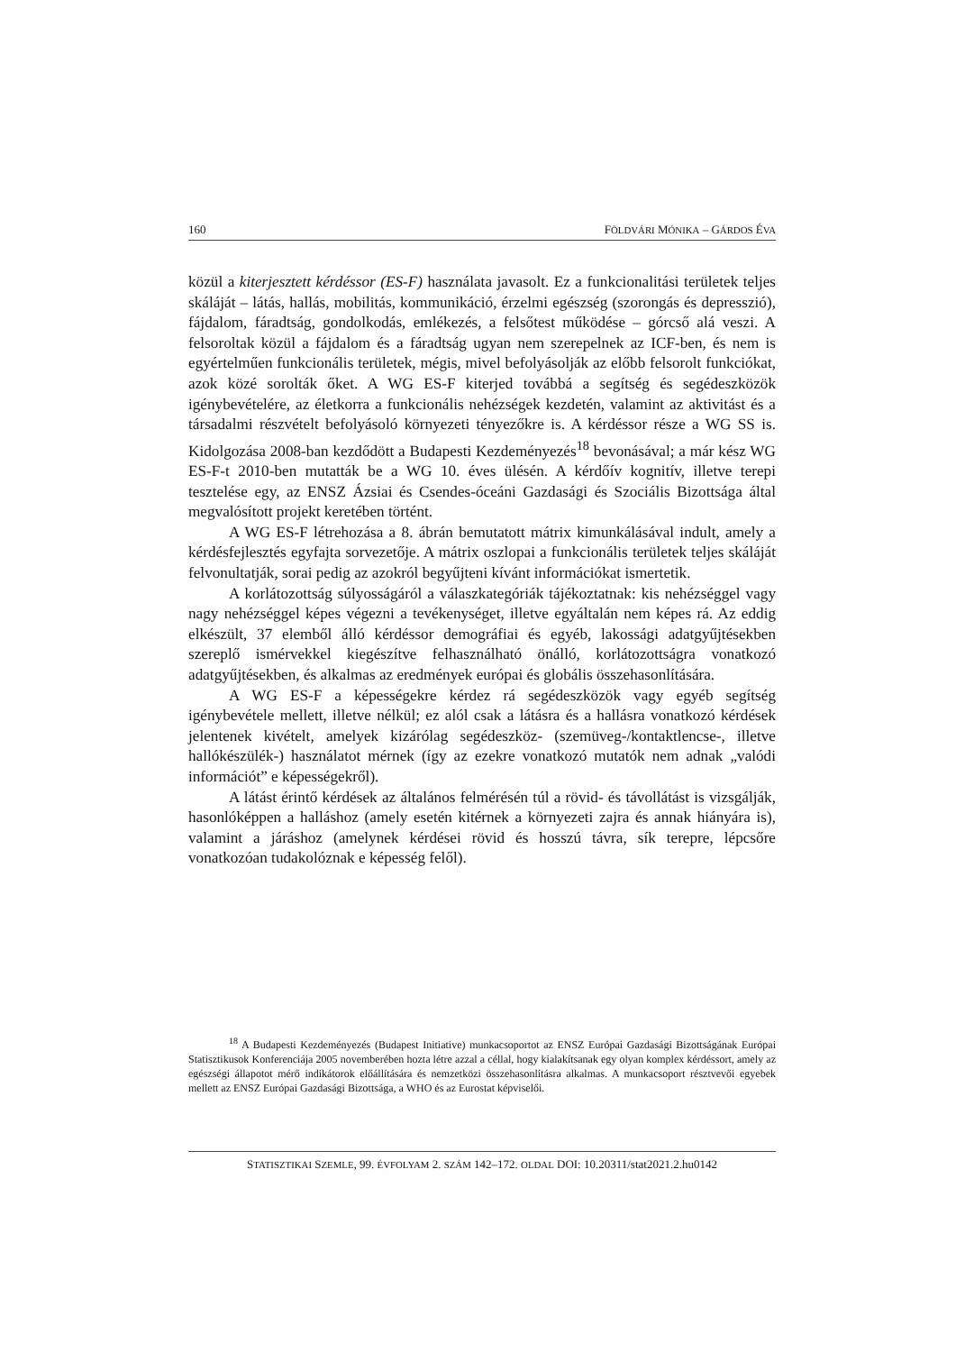160 FÖLDVÁRI MÓNIKA – GÁRDOS ÉVA
közül a kiterjesztett kérdéssor (ES-F) használata javasolt. Ez a funkcionalitási terüle­tek teljes skáláját – látás, hallás, mobilitás, kommunikáció, érzelmi egészség (szorongás és depresszió), fájdalom, fáradtság, gondolkodás, emlékezés, a felsőtest működése – górcső alá veszi. A felsoroltak közül a fájdalom és a fáradtság ugyan nem szerepelnek az ICF-ben, és nem is egyértelműen funkcionális területek, mégis, mivel befolyásolják az előbb felsorolt funkciókat, azok közé sorolták őket. A WG ES-F kiterjed továbbá a segítség és segédeszközök igénybevételére, az élet­korra a funkcionális nehézségek kezdetén, valamint az aktivitást és a társadalmi részvételt befolyásoló környezeti tényezőkre is. A kérdéssor része a WG SS is. Kidolgozása 2008-ban kezdődött a Budapesti Kezdeményezés<sup>18</sup> bevonásával; a már kész WG ES-F-t 2010-ben mutatták be a WG 10. éves ülésén. A kérdőív kognitív, illetve terepi tesztelése egy, az ENSZ Ázsiai és Csendes-óceáni Gazdasági és Szociális Bizottsága által megvalósított projekt keretében történt.
A WG ES-F létrehozása a 8. ábrán bemutatott mátrix kimunkálásával indult, amely a kérdésfejlesztés egyfajta sorvezetője. A mátrix oszlopai a funkcionális terü­letek teljes skáláját felvonultatják, sorai pedig az azokról begyűjteni kívánt informá­ciókat ismertetik.
A korlátozottság súlyosságáról a válaszkategóriák tájékoztatnak: kis nehézség­gel vagy nagy nehézséggel képes végezni a tevékenységet, illetve egyáltalán nem képes rá. Az eddig elkészült, 37 elemből álló kérdéssor demográfiai és egyéb, lakos­sági adatgyűjtésekben szereplő ismérvekkel kiegészítve felhasználható önálló, korlá­tozottságra vonatkozó adatgyűjtésekben, és alkalmas az eredmények európai és glo­bális összehasonlítására.
A WG ES-F a képességekre kérdez rá segédeszközök vagy egyéb segítség igénybevétele mellett, illetve nélkül; ez alól csak a látásra és a hallásra vonatkozó kérdések jelentenek kivételt, amelyek kizárólag segédeszköz- (szemüveg-/kontakt­lencse-, illetve hallókészülék-) használatot mérnek (így az ezekre vonatkozó mutatók nem adnak „valódi információt” e képességekről).
A látást érintő kérdések az általános felmérésén túl a rövid- és távollátást is vizsgálják, hasonlóképpen a halláshoz (amely esetén kitérnek a környezeti zajra és annak hiányára is), valamint a járáshoz (amelynek kérdései rövid és hosszú távra, sík terepre, lépcsőre vonatkozóan tudakolóznak e képesség felől).
<sup>18</sup> A Budapesti Kezdeményezés (Budapest Initiative) munkacsoportot az ENSZ Európai Gazdasági Bizottságának Európai Statisztikusok Konferenciája 2005 novemberében hozta létre azzal a céllal, hogy kialakítsanak egy olyan komplex kérdéssort, amely az egészségi állapotot mérő indikátorok előállítására és nemzetközi összehasonlításra alkalmas. A munkacsoport résztvevői egyebek mellett az ENSZ Európai Gazdasági Bizottsága, a WHO és az Eurostat képviselői.
STATISZTIKAI SZEMLE, 99. ÉVFOLYAM 2. SZÁM 142–172. OLDAL DOI: 10.20311/stat2021.2.hu0142